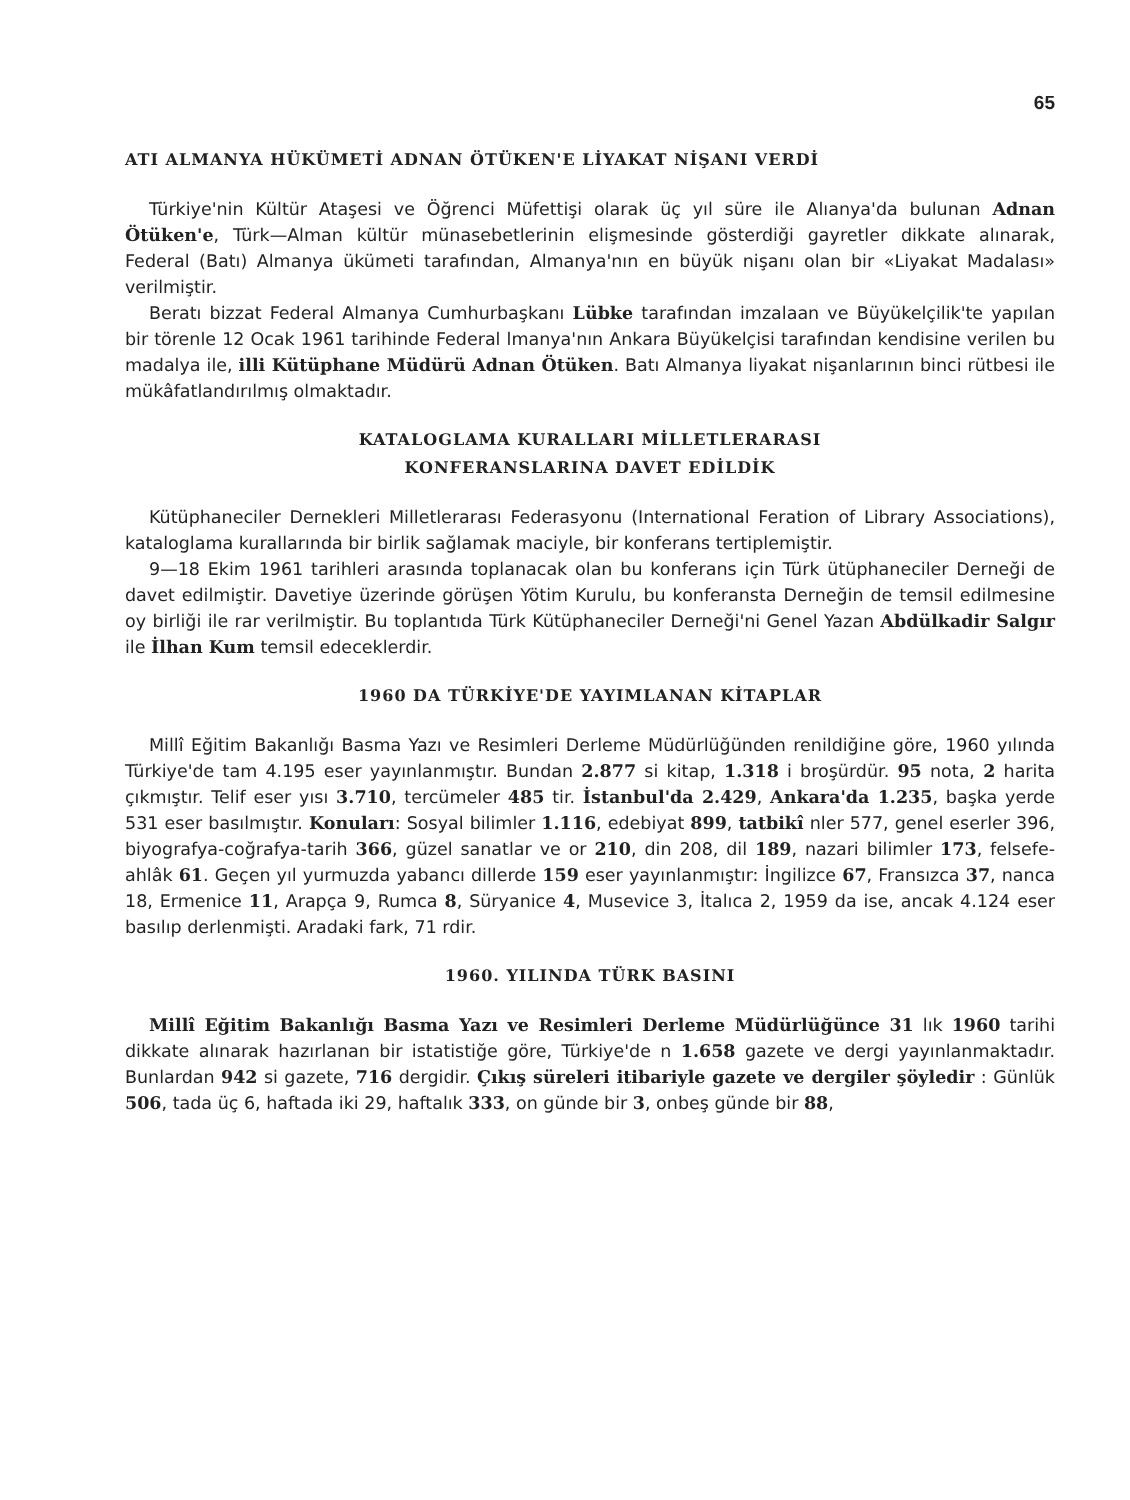65
ATI ALMANYA HÜKÜMETİ ADNAN ÖTÜKEN'E LİYAKAT NİŞANI VERDİ
Türkiye'nin Kültür Ataşesi ve Öğrenci Müfettişi olarak üç yıl süre ile Alıanya'da bulunan Adnan Ötüken'e, Türk—Alman kültür münasebetlerinin elişmesinde gösterdiği gayretler dikkate alınarak, Federal (Batı) Almanya ükümeti tarafından, Almanya'nın en büyük nişanı olan bir «Liyakat Madalası» verilmiştir.
Beratı bizzat Federal Almanya Cumhurbaşkanı Lübke tarafından imzalaan ve Büyükelçilik'te yapılan bir törenle 12 Ocak 1961 tarihinde Federal lmanya'nın Ankara Büyükelçisi tarafından kendisine verilen bu madalya ile, illi Kütüphane Müdürü Adnan Ötüken. Batı Almanya liyakat nişanlarının binci rütbesi ile mükâfatlandırılmış olmaktadır.
KATALOGLAMA KURALLARI MİLLETLERARASI
KONFERANSLARINA DAVET EDİLDİK
Kütüphaneciler Dernekleri Milletlerarası Federasyonu (International Feration of Library Associations), kataloglama kurallarında bir birlik sağlamak maciyle, bir konferans tertiplemiştir.
9—18 Ekim 1961 tarihleri arasında toplanacak olan bu konferans için Türk ütüphaneciler Derneği de davet edilmiştir. Davetiye üzerinde görüşen Yötim Kurulu, bu konferansta Derneğin de temsil edilmesine oy birliği ile rar verilmiştir. Bu toplantıda Türk Kütüphaneciler Derneği'ni Genel Yazan Abdülkadir Salgır ile İlhan Kum temsil edeceklerdir.
1960 DA TÜRKİYE'DE YAYIMLANAN KİTAPLAR
Millî Eğitim Bakanlığı Basma Yazı ve Resimleri Derleme Müdürlüğünden renildiğine göre, 1960 yılında Türkiye'de tam 4.195 eser yayınlanmıştır. Bundan 2.877 si kitap, 1.318 i broşürdür. 95 nota, 2 harita çıkmıştır. Telif eser yısı 3.710, tercümeler 485 tir. İstanbul'da 2.429, Ankara'da 1.235, başka yerde 531 eser basılmıştır. Konuları: Sosyal bilimler 1.116, edebiyat 899, tatbikî nler 577, genel eserler 396, biyografya-coğrafya-tarih 366, güzel sanatlar ve or 210, din 208, dil 189, nazari bilimler 173, felsefe-ahlâk 61. Geçen yıl yurmuzda yabancı dillerde 159 eser yayınlanmıştır: İngilizce 67, Fransızca 37, nanca 18, Ermenice 11, Arapça 9, Rumca 8, Süryanice 4, Musevice 3, İtalıca 2, 1959 da ise, ancak 4.124 eser basılıp derlenmişti. Aradaki fark, 71 rdir.
1960. YILINDA TÜRK BASINI
Millî Eğitim Bakanlığı Basma Yazı ve Resimleri Derleme Müdürlüğünce 31 lık 1960 tarihi dikkate alınarak hazırlanan bir istatistiğe göre, Türkiye'de n 1.658 gazete ve dergi yayınlanmaktadır. Bunlardan 942 si gazete, 716 dergidir. Çıkış süreleri itibariyle gazete ve dergiler şöyledir : Günlük 506, tada üç 6, haftada iki 29, haftalık 333, on günde bir 3, onbeş günde bir 88,